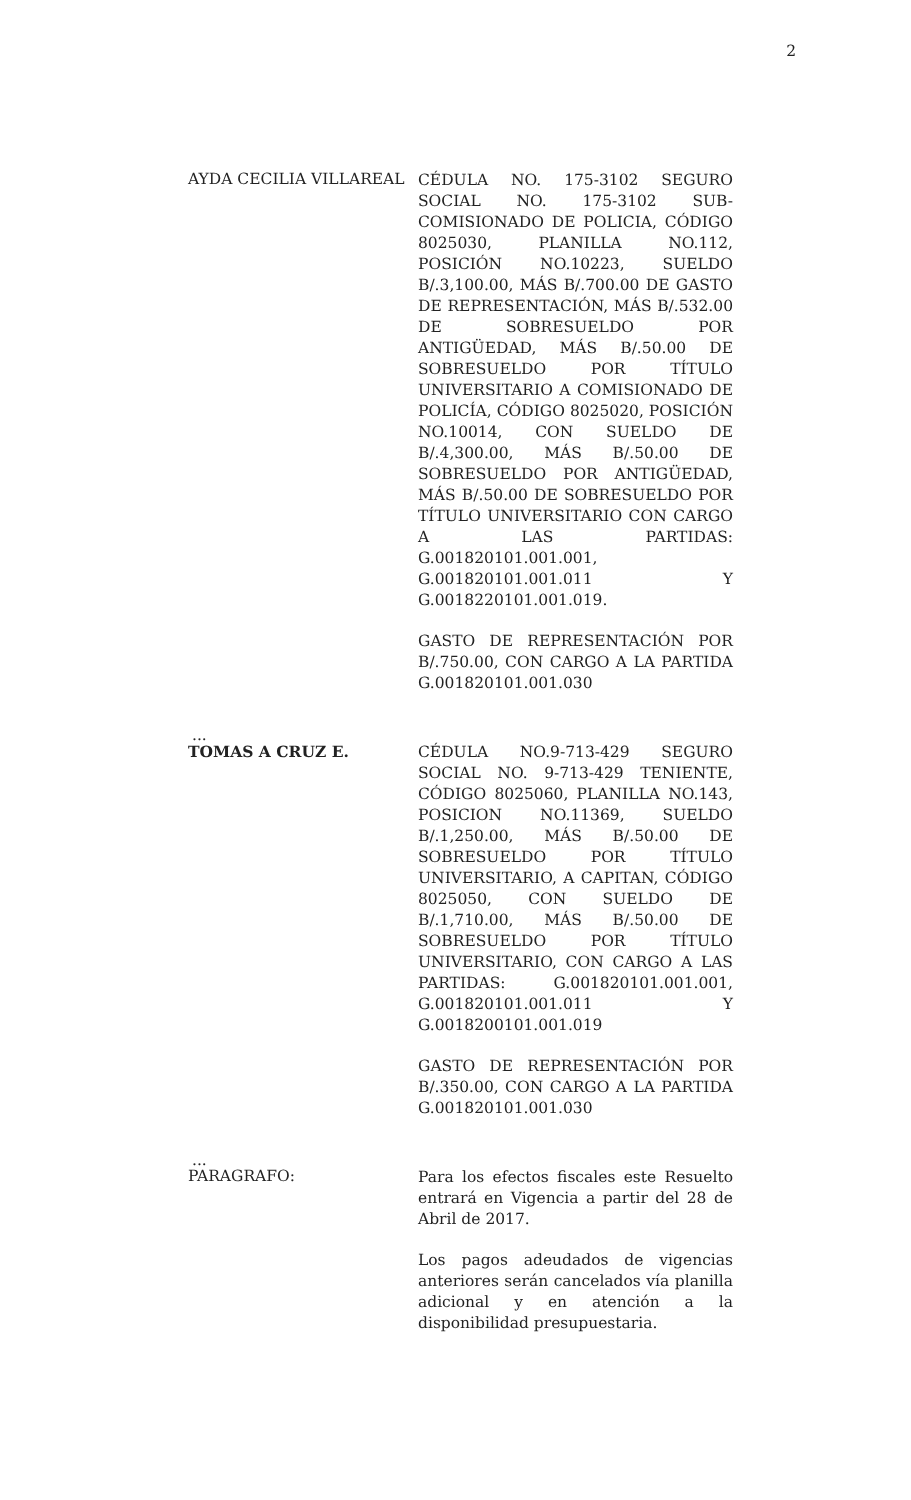2
AYDA CECILIA VILLAREAL
CÉDULA NO. 175-3102 SEGURO SOCIAL NO. 175-3102 SUB-COMISIONADO DE POLICIA, CÓDIGO 8025030, PLANILLA NO.112, POSICIÓN NO.10223, SUELDO B/.3,100.00, MÁS B/.700.00 DE GASTO DE REPRESENTACIÓN, MÁS B/.532.00 DE SOBRESUELDO POR ANTIGÜEDAD, MÁS B/.50.00 DE SOBRESUELDO POR TÍTULO UNIVERSITARIO A COMISIONADO DE POLICÍA, CÓDIGO 8025020, POSICIÓN NO.10014, CON SUELDO DE B/.4,300.00, MÁS B/.50.00 DE SOBRESUELDO POR ANTIGÜEDAD, MÁS B/.50.00 DE SOBRESUELDO POR TÍTULO UNIVERSITARIO CON CARGO A LAS PARTIDAS: G.001820101.001.001, G.001820101.001.011 Y G.0018220101.001.019.
GASTO DE REPRESENTACIÓN POR B/.750.00, CON CARGO A LA PARTIDA G.001820101.001.030
...
TOMAS A CRUZ E.
CÉDULA NO.9-713-429 SEGURO SOCIAL NO. 9-713-429 TENIENTE, CÓDIGO 8025060, PLANILLA NO.143, POSICION NO.11369, SUELDO B/.1,250.00, MÁS B/.50.00 DE SOBRESUELDO POR TÍTULO UNIVERSITARIO, A CAPITAN, CÓDIGO 8025050, CON SUELDO DE B/.1,710.00, MÁS B/.50.00 DE SOBRESUELDO POR TÍTULO UNIVERSITARIO, CON CARGO A LAS PARTIDAS: G.001820101.001.001, G.001820101.001.011 Y G.0018200101.001.019
GASTO DE REPRESENTACIÓN POR B/.350.00, CON CARGO A LA PARTIDA G.001820101.001.030
...
PARAGRAFO:
Para los efectos fiscales este Resuelto entrará en Vigencia a partir del 28 de Abril de 2017.
Los pagos adeudados de vigencias anteriores serán cancelados vía planilla adicional y en atención a la disponibilidad presupuestaria.